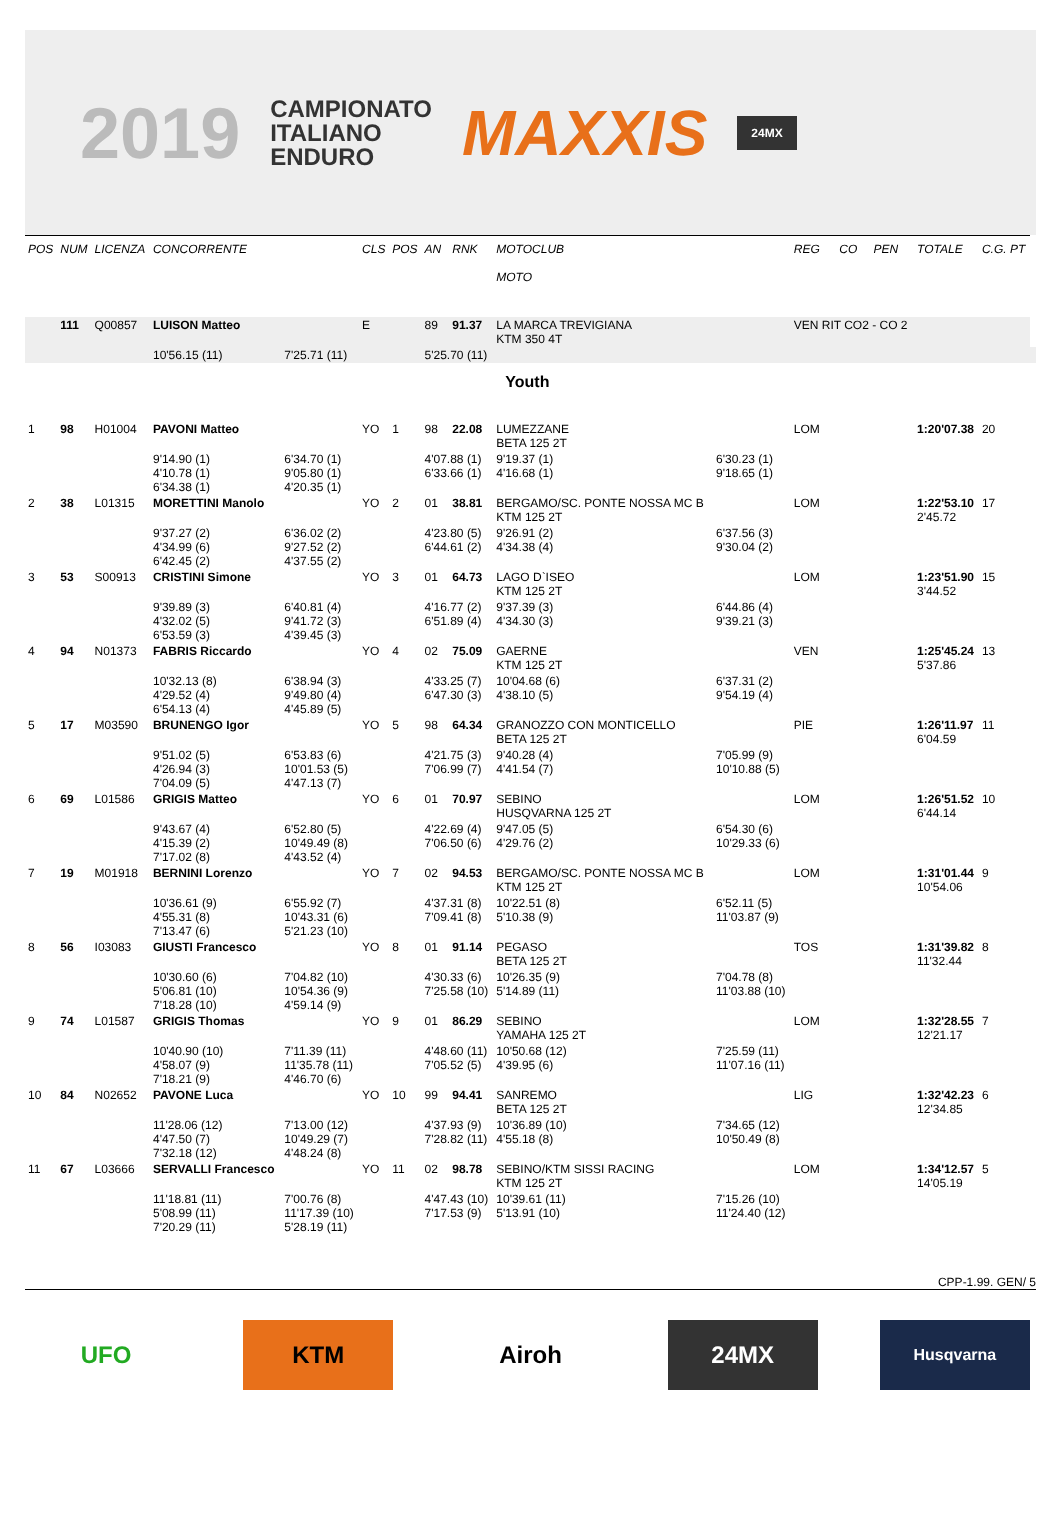2019 CAMPIONATO
ITALIANO
ENDURO MAXXIS 24MX
| POS | NUM | LICENZA | CONCORRENTE | | CLS | POS | AN | RNK | MOTOCLUB MOTO | | REG | CO | PEN | TOTALE | C.G. PT | |
| --- | --- | --- | --- | --- | --- | --- | --- | --- | --- | --- | --- | --- | --- | --- | --- | --- |
| | 111 | Q00857 | LUISON Matteo | | E | | 89 | 91.37 | LA MARCA TREVIGIANA KTM 350 4T | | VEN RIT CO2 - CO 2 | | | | | |
| | | | 10'56.15 (11) | 7'25.71 (11) | | | 5'25.70 (11) | | | | | | | | | |
| Youth | | | | | | | | | | | | | | | | |
| 1 | 98 | H01004 | PAVONI Matteo | | YO | 1 | 98 | 22.08 | LUMEZZANE BETA 125 2T | | LOM | | | 1:20'07.38 | 20 | |
| | | | 9'14.90 (1) 4'10.78 (1) 6'34.38 (1) | 6'34.70 (1) 9'05.80 (1) 4'20.35 (1) | | | 4'07.88 (1) 6'33.66 (1) | | 9'19.37 (1) 4'16.68 (1) | 6'30.23 (1) 9'18.65 (1) | | | | | | |
| 2 | 38 | L01315 | MORETTINI Manolo | | YO | 2 | 01 | 38.81 | BERGAMO/SC. PONTE NOSSA MC B KTM 125 2T | | LOM | | | 1:22'53.10 2'45.72 | 17 | |
| | | | 9'37.27 (2) 4'34.99 (6) 6'42.45 (2) | 6'36.02 (2) 9'27.52 (2) 4'37.55 (2) | | | 4'23.80 (5) 6'44.61 (2) | | 9'26.91 (2) 4'34.38 (4) | 6'37.56 (3) 9'30.04 (2) | | | | | | |
| 3 | 53 | S00913 | CRISTINI Simone | | YO | 3 | 01 | 64.73 | LAGO D`ISEO KTM 125 2T | | LOM | | | 1:23'51.90 3'44.52 | 15 | |
| | | | 9'39.89 (3) 4'32.02 (5) 6'53.59 (3) | 6'40.81 (4) 9'41.72 (3) 4'39.45 (3) | | | 4'16.77 (2) 6'51.89 (4) | | 9'37.39 (3) 4'34.30 (3) | 6'44.86 (4) 9'39.21 (3) | | | | | | |
| 4 | 94 | N01373 | FABRIS Riccardo | | YO | 4 | 02 | 75.09 | GAERNE KTM 125 2T | | VEN | | | 1:25'45.24 5'37.86 | 13 | |
| | | | 10'32.13 (8) 4'29.52 (4) 6'54.13 (4) | 6'38.94 (3) 9'49.80 (4) 4'45.89 (5) | | | 4'33.25 (7) 6'47.30 (3) | | 10'04.68 (6) 4'38.10 (5) | 6'37.31 (2) 9'54.19 (4) | | | | | | |
| 5 | 17 | M03590 | BRUNENGO Igor | | YO | 5 | 98 | 64.34 | GRANOZZO CON MONTICELLO BETA 125 2T | | PIE | | | 1:26'11.97 6'04.59 | 11 | |
| | | | 9'51.02 (5) 4'26.94 (3) 7'04.09 (5) | 6'53.83 (6) 10'01.53 (5) 4'47.13 (7) | | | 4'21.75 (3) 7'06.99 (7) | | 9'40.28 (4) 4'41.54 (7) | 7'05.99 (9) 10'10.88 (5) | | | | | | |
| 6 | 69 | L01586 | GRIGIS Matteo | | YO | 6 | 01 | 70.97 | SEBINO HUSQVARNA 125 2T | | LOM | | | 1:26'51.52 6'44.14 | 10 | |
| | | | 9'43.67 (4) 4'15.39 (2) 7'17.02 (8) | 6'52.80 (5) 10'49.49 (8) 4'43.52 (4) | | | 4'22.69 (4) 7'06.50 (6) | | 9'47.05 (5) 4'29.76 (2) | 6'54.30 (6) 10'29.33 (6) | | | | | | |
| 7 | 19 | M01918 | BERNINI Lorenzo | | YO | 7 | 02 | 94.53 | BERGAMO/SC. PONTE NOSSA MC B KTM 125 2T | | LOM | | | 1:31'01.44 10'54.06 | 9 | |
| | | | 10'36.61 (9) 4'55.31 (8) 7'13.47 (6) | 6'55.92 (7) 10'43.31 (6) 5'21.23 (10) | | | 4'37.31 (8) 7'09.41 (8) | | 10'22.51 (8) 5'10.38 (9) | 6'52.11 (5) 11'03.87 (9) | | | | | | |
| 8 | 56 | I03083 | GIUSTI Francesco | | YO | 8 | 01 | 91.14 | PEGASO BETA 125 2T | | TOS | | | 1:31'39.82 11'32.44 | 8 | |
| | | | 10'30.60 (6) 5'06.81 (10) 7'18.28 (10) | 7'04.82 (10) 10'54.36 (9) 4'59.14 (9) | | | 4'30.33 (6) 7'25.58 (10) | | 10'26.35 (9) 5'14.89 (11) | 7'04.78 (8) 11'03.88 (10) | | | | | | |
| 9 | 74 | L01587 | GRIGIS Thomas | | YO | 9 | 01 | 86.29 | SEBINO YAMAHA 125 2T | | LOM | | | 1:32'28.55 12'21.17 | 7 | |
| | | | 10'40.90 (10) 4'58.07 (9) 7'18.21 (9) | 7'11.39 (11) 11'35.78 (11) 4'46.70 (6) | | | 4'48.60 (11) 7'05.52 (5) | | 10'50.68 (12) 4'39.95 (6) | 7'25.59 (11) 11'07.16 (11) | | | | | | |
| 10 | 84 | N02652 | PAVONE Luca | | YO | 10 | 99 | 94.41 | SANREMO BETA 125 2T | | LIG | | | 1:32'42.23 12'34.85 | 6 | |
| | | | 11'28.06 (12) 4'47.50 (7) 7'32.18 (12) | 7'13.00 (12) 10'49.29 (7) 4'48.24 (8) | | | 4'37.93 (9) 7'28.82 (11) | | 10'36.89 (10) 4'55.18 (8) | 7'34.65 (12) 10'50.49 (8) | | | | | | |
| 11 | 67 | L03666 | SERVALLI Francesco | | YO | 11 | 02 | 98.78 | SEBINO/KTM SISSI RACING KTM 125 2T | | LOM | | | 1:34'12.57 14'05.19 | 5 | |
| | | | 11'18.81 (11) 5'08.99 (11) 7'20.29 (11) | 7'00.76 (8) 11'17.39 (10) 5'28.19 (11) | | | 4'47.43 (10) 7'17.53 (9) | | 10'39.61 (11) 5'13.91 (10) | 7'15.26 (10) 11'24.40 (12) | | | | | | |
CPP-1.99. GEN/ 5
UFO KTM Airoh 24MX
Husqvarna